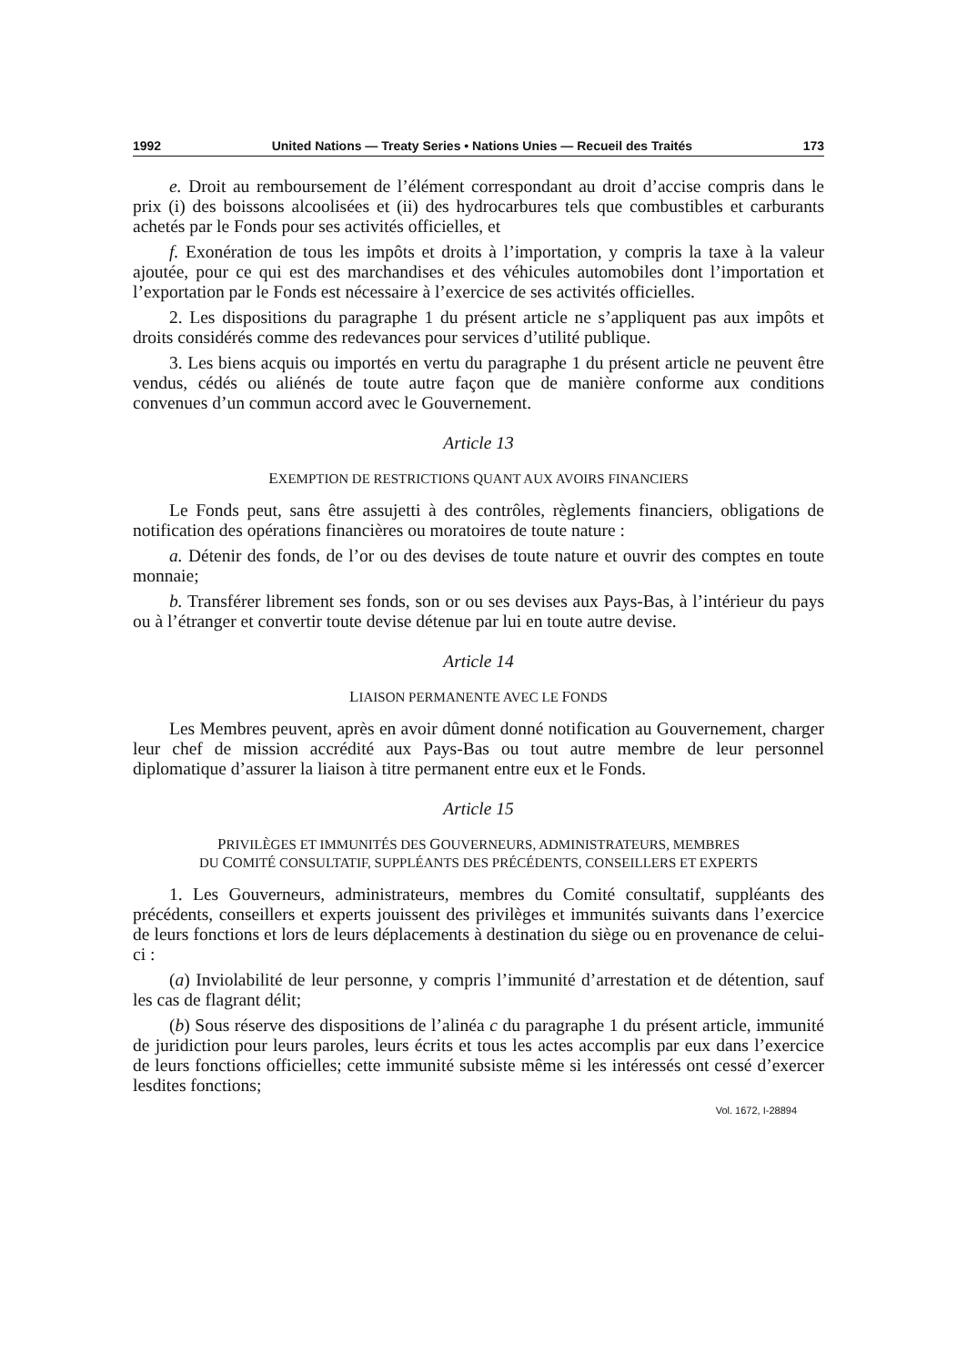1992 United Nations — Treaty Series • Nations Unies — Recueil des Traités 173
e. Droit au remboursement de l’élément correspondant au droit d’accise compris dans le prix (i) des boissons alcoolisées et (ii) des hydrocarbures tels que combustibles et carburants achetés par le Fonds pour ses activités officielles, et
f. Exonération de tous les impôts et droits à l’importation, y compris la taxe à la valeur ajoutée, pour ce qui est des marchandises et des véhicules automobiles dont l’importation et l’exportation par le Fonds est nécessaire à l’exercice de ses activités officielles.
2. Les dispositions du paragraphe 1 du présent article ne s’appliquent pas aux impôts et droits considérés comme des redevances pour services d’utilité publique.
3. Les biens acquis ou importés en vertu du paragraphe 1 du présent article ne peuvent être vendus, cédés ou aliénés de toute autre façon que de manière conforme aux conditions convenues d’un commun accord avec le Gouvernement.
Article 13
EXEMPTION DE RESTRICTIONS QUANT AUX AVOIRS FINANCIERS
Le Fonds peut, sans être assujetti à des contrôles, règlements financiers, obligations de notification des opérations financières ou moratoires de toute nature :
a. Détenir des fonds, de l’or ou des devises de toute nature et ouvrir des comptes en toute monnaie;
b. Transférer librement ses fonds, son or ou ses devises aux Pays-Bas, à l’intérieur du pays ou à l’étranger et convertir toute devise détenue par lui en toute autre devise.
Article 14
LIAISON PERMANENTE AVEC LE FONDS
Les Membres peuvent, après en avoir dûment donné notification au Gouvernement, charger leur chef de mission accrédité aux Pays-Bas ou tout autre membre de leur personnel diplomatique d’assurer la liaison à titre permanent entre eux et le Fonds.
Article 15
PRIVILÈGES ET IMMUNITÉS DES GOUVERNEURS, ADMINISTRATEURS, MEMBRES
DU COMITÉ CONSULTATIF, SUPPLÉANTS DES PRÉCÉDENTS, CONSEILLERS ET EXPERTS
1. Les Gouverneurs, administrateurs, membres du Comité consultatif, suppléants des précédents, conseillers et experts jouissent des privilèges et immunités suivants dans l’exercice de leurs fonctions et lors de leurs déplacements à destination du siège ou en provenance de celui-ci :
(a) Inviolabilité de leur personne, y compris l’immunité d’arrestation et de détention, sauf les cas de flagrant délit;
(b) Sous réserve des dispositions de l’alinéa c du paragraphe 1 du présent article, immunité de juridiction pour leurs paroles, leurs écrits et tous les actes accomplis par eux dans l’exercice de leurs fonctions officielles; cette immunité subsiste même si les intéressés ont cessé d’exercer lesdites fonctions;
Vol. 1672, I-28894